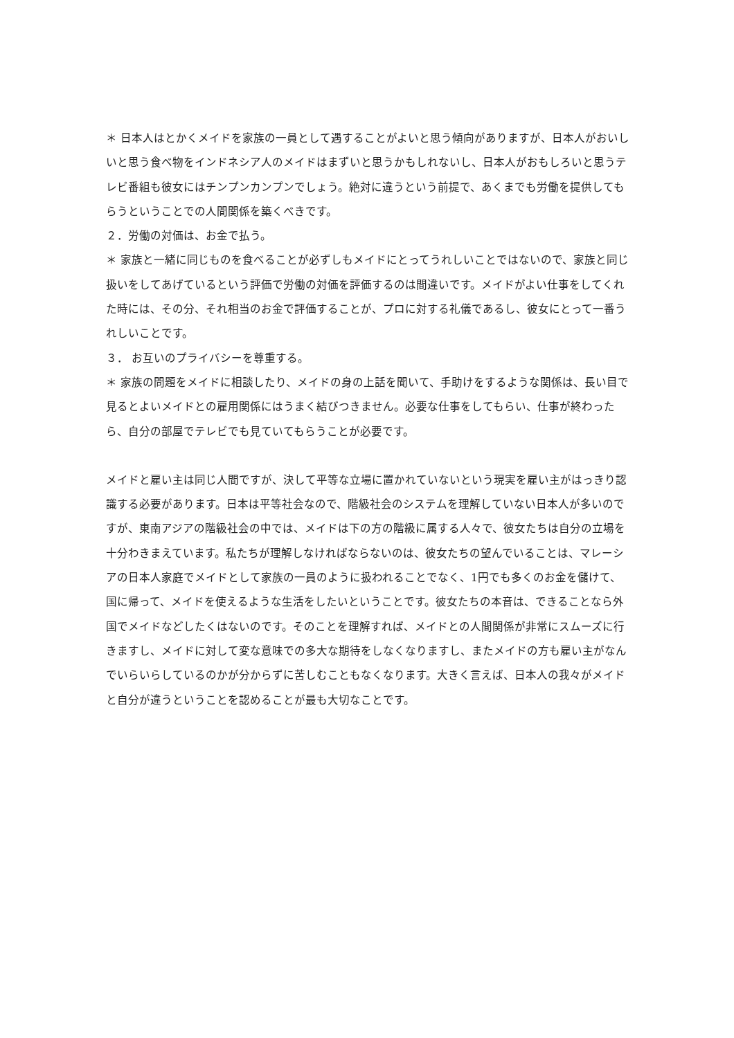＊ 日本人はとかくメイドを家族の一員として遇することがよいと思う傾向がありますが、日本人がおいしいと思う食べ物をインドネシア人のメイドはまずいと思うかもしれないし、日本人がおもしろいと思うテレビ番組も彼女にはチンプンカンプンでしょう。絶対に違うという前提で、あくまでも労働を提供してもらうということでの人間関係を築くべきです。
２．労働の対価は、お金で払う。
＊ 家族と一緒に同じものを食べることが必ずしもメイドにとってうれしいことではないので、家族と同じ扱いをしてあげているという評価で労働の対価を評価するのは間違いです。メイドがよい仕事をしてくれた時には、その分、それ相当のお金で評価することが、プロに対する礼儀であるし、彼女にとって一番うれしいことです。
３． お互いのプライバシーを尊重する。
＊ 家族の問題をメイドに相談したり、メイドの身の上話を聞いて、手助けをするような関係は、長い目で見るとよいメイドとの雇用関係にはうまく結びつきません。必要な仕事をしてもらい、仕事が終わったら、自分の部屋でテレビでも見ていてもらうことが必要です。
メイドと雇い主は同じ人間ですが、決して平等な立場に置かれていないという現実を雇い主がはっきり認識する必要があります。日本は平等社会なので、階級社会のシステムを理解していない日本人が多いのですが、東南アジアの階級社会の中では、メイドは下の方の階級に属する人々で、彼女たちは自分の立場を十分わきまえています。私たちが理解しなければならないのは、彼女たちの望んでいることは、マレーシアの日本人家庭でメイドとして家族の一員のように扱われることでなく、1円でも多くのお金を儲けて、国に帰って、メイドを使えるような生活をしたいということです。彼女たちの本音は、できることなら外国でメイドなどしたくはないのです。そのことを理解すれば、メイドとの人間関係が非常にスムーズに行きますし、メイドに対して変な意味での多大な期待をしなくなりますし、またメイドの方も雇い主がなんでいらいらしているのかが分からずに苦しむこともなくなります。大きく言えば、日本人の我々がメイドと自分が違うということを認めることが最も大切なことです。